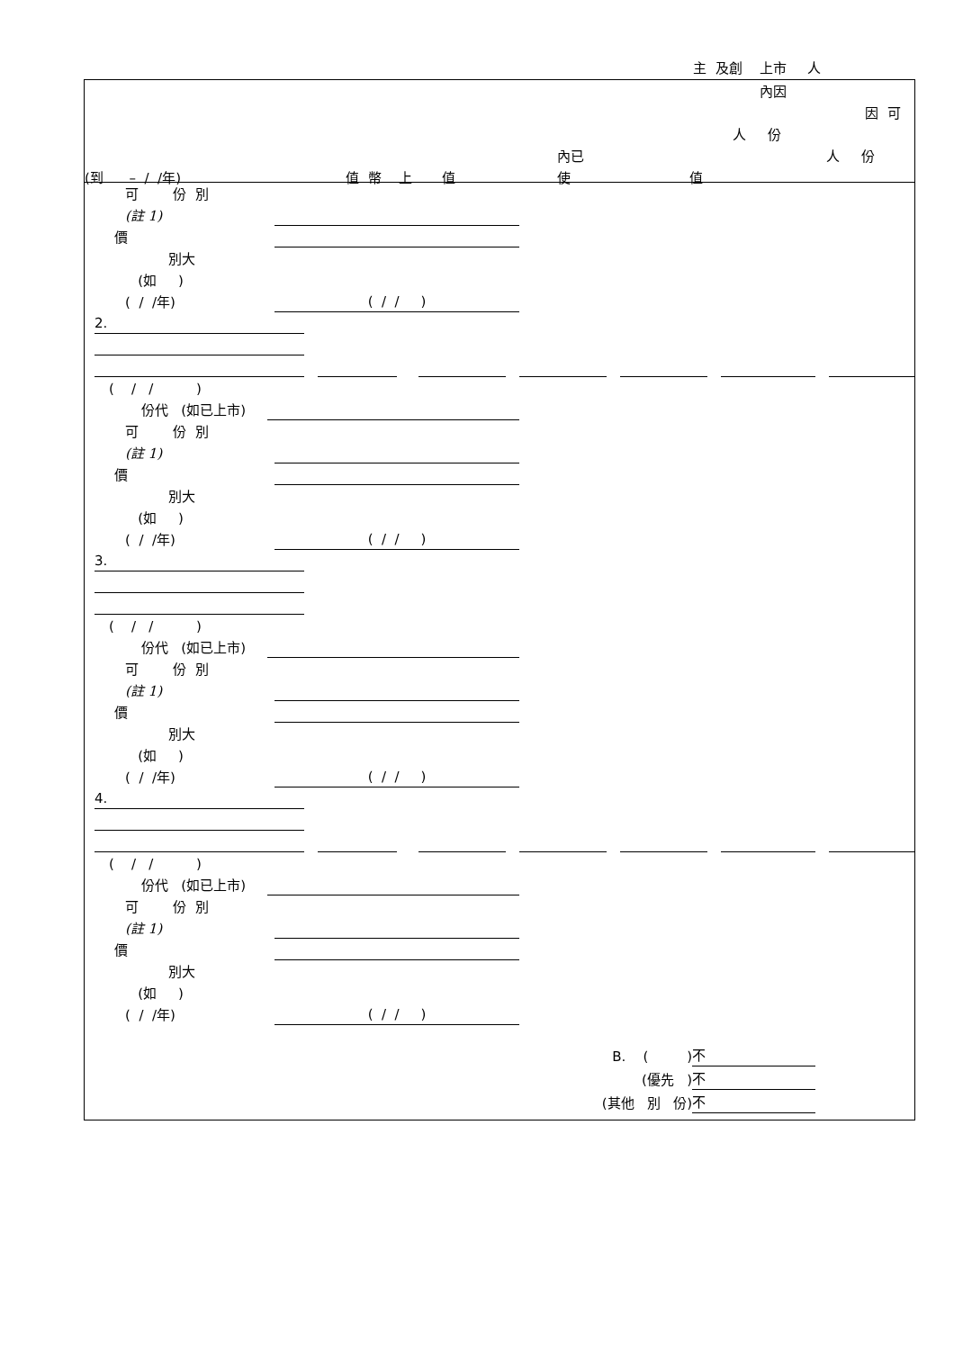主 及創 上市 人
內因
因 可
人 份
內已 人 份
(到 – / /年) 值 幣 上 值 使 值
可 份 別
(註 1)
價
別大
(如 )
( / /年) ( / / )
2.
( / / )
份代 (如已上市)
可 份 別
(註 1)
價
別大
(如 )
( / /年) ( / / )
3.
( / / )
份代 (如已上市)
可 份 別
(註 1)
價
別大
(如 )
( / /年) ( / / )
4.
( / / )
份代 (如已上市)
可 份 別
(註 1)
價
別大
(如 )
( / /年) ( / / )
B. ( ) 不
(優先 ) 不
(其他 別 份) 不